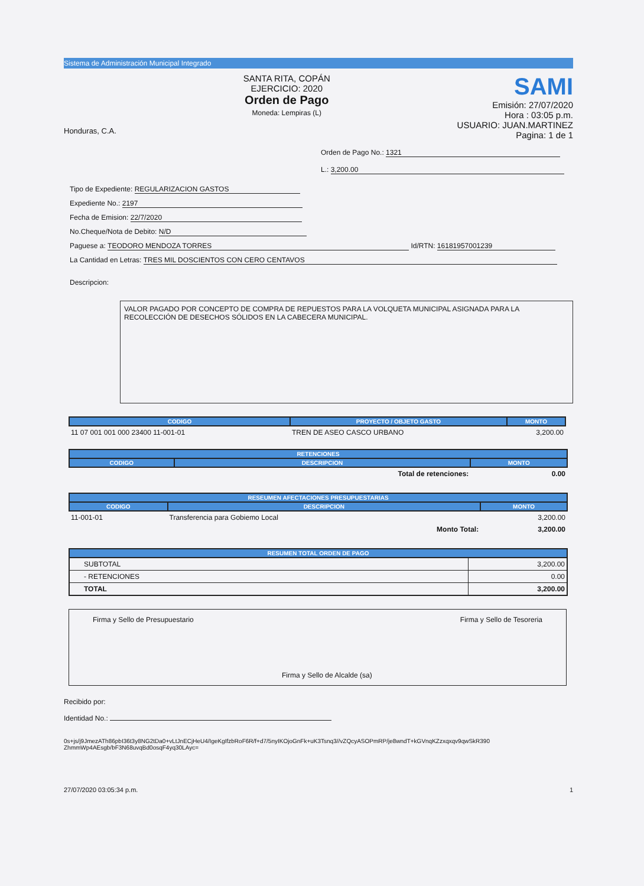Sistema de Administración Municipal Integrado
Honduras, C.A.
SANTA RITA, COPÁN
EJERCICIO: 2020
Orden de Pago
Moneda: Lempiras (L)
SAMI
Emisión: 27/07/2020
Hora : 03:05 p.m.
USUARIO: JUAN.MARTINEZ
Pagina: 1 de 1
Orden de Pago No.: 1321
L.: 3,200.00
Tipo de Expediente: REGULARIZACION GASTOS
Expediente No.: 2197
Fecha de Emision: 22/7/2020
No.Cheque/Nota de Debito: N/D
Paguese a: TEODORO MENDOZA TORRES Id/RTN: 16181957001239
La Cantidad en Letras: TRES MIL DOSCIENTOS CON CERO CENTAVOS
Descripcion:
VALOR PAGADO POR CONCEPTO DE COMPRA DE REPUESTOS PARA LA VOLQUETA MUNICIPAL ASIGNADA PARA LA RECOLECCIÓN DE DESECHOS SÓLIDOS EN LA CABECERA MUNICIPAL.
| CODIGO | PROYECTO / OBJETO GASTO | MONTO |
| --- | --- | --- |
| 11 07 001 001 000 23400 11-001-01 | TREN DE ASEO CASCO URBANO | 3,200.00 |
| RETENCIONES | | |
| --- | --- | --- |
| CODIGO | DESCRIPCION | MONTO |
| | Total de retenciones: | 0.00 |
| RESEUMEN AFECTACIONES PRESUPUESTARIAS | | |
| --- | --- | --- |
| CODIGO | DESCRIPCION | MONTO |
| 11-001-01 | Transferencia para Gobiemo Local | 3,200.00 |
| | Monto Total: | 3,200.00 |
| RESUMEN TOTAL ORDEN DE PAGO | |
| --- | --- |
| SUBTOTAL | 3,200.00 |
| - RETENCIONES | 0.00 |
| TOTAL | 3,200.00 |
Firma y Sello de Presupuestario
Firma y Sello de Alcalde (sa) Firma y Sello de Tesoreria
Recibido por:
Identidad No.:
0s+js/j9JmezATh86pbI36t3y8NG2tDa0+vLtJnECjHeU4/IgeKgIfzbRoF6R/f+d7/5nyIKOjoGnFk+uK3Tsnq3//vZQcyASOPmRP/je8wndT+kGVnqKZzxqxqv9qwSkR390 ZhmmWp4AEsgb/bF3N68uvqBd0osqF4yq30LAyc=
27/07/2020 03:05:34 p.m. 1